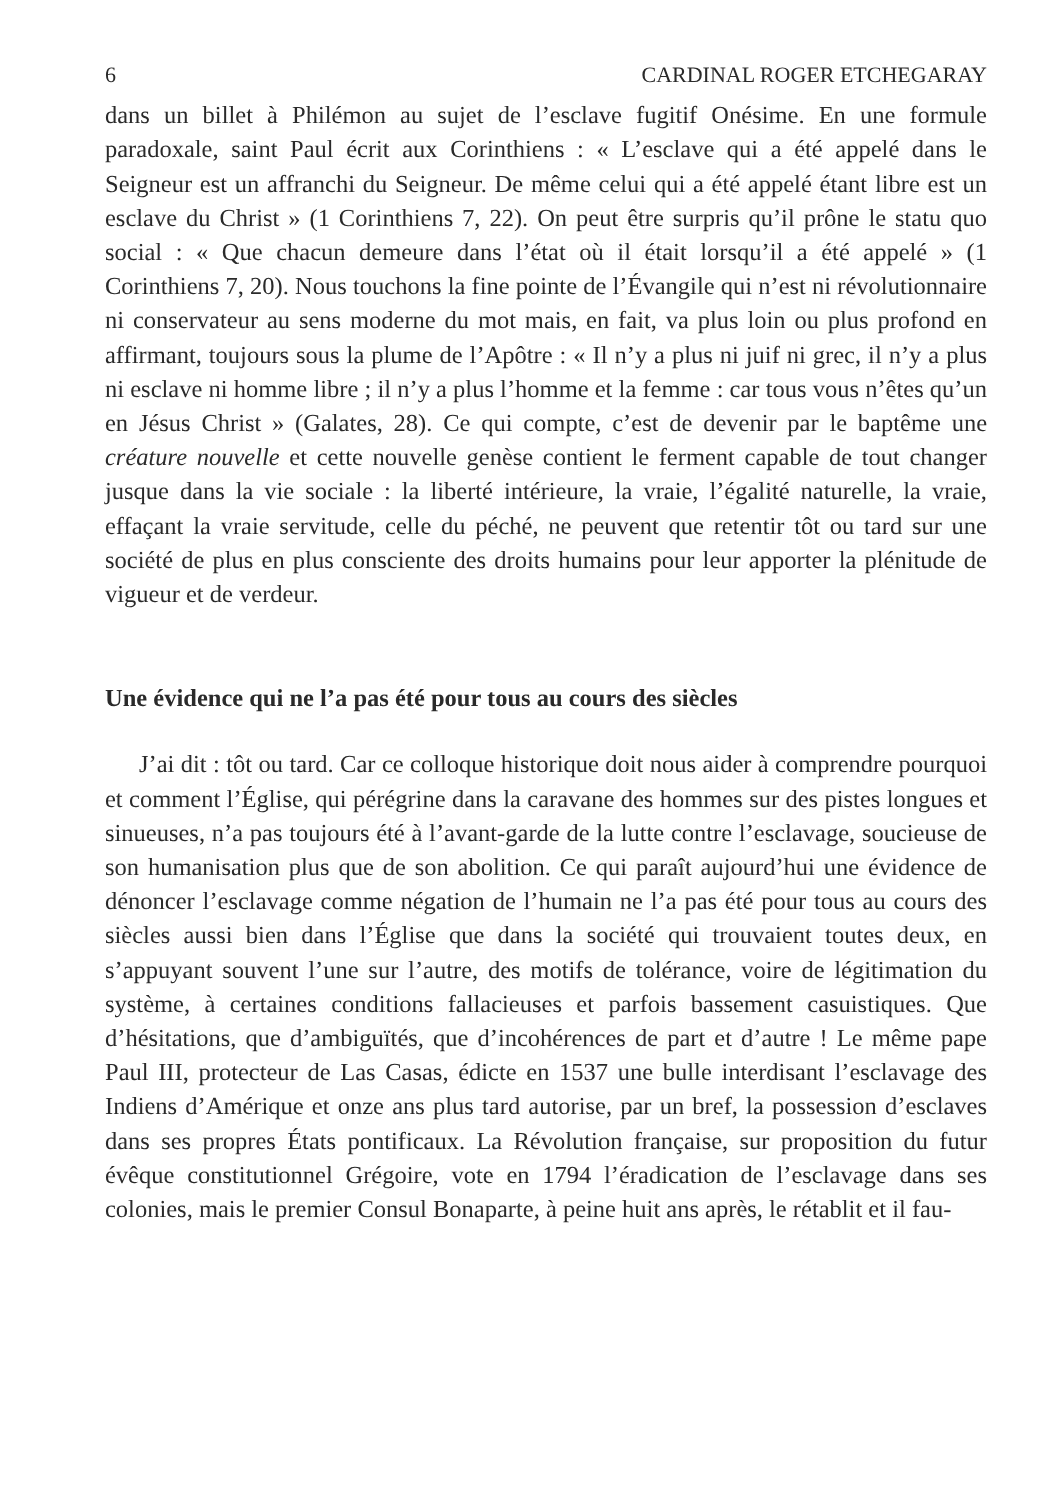6 CARDINAL ROGER ETCHEGARAY
dans un billet à Philémon au sujet de l’esclave fugitif Onésime. En une formule paradoxale, saint Paul écrit aux Corinthiens : « L’esclave qui a été appelé dans le Seigneur est un affranchi du Seigneur. De même celui qui a été appelé étant libre est un esclave du Christ » (1 Corinthiens 7, 22). On peut être surpris qu’il prône le statu quo social : « Que chacun demeure dans l’état où il était lorsqu’il a été appelé » (1 Corinthiens 7, 20). Nous touchons la fine pointe de l’Évangile qui n’est ni révolutionnaire ni conservateur au sens moderne du mot mais, en fait, va plus loin ou plus profond en affirmant, toujours sous la plume de l’Apôtre : « Il n’y a plus ni juif ni grec, il n’y a plus ni esclave ni homme libre ; il n’y a plus l’homme et la femme : car tous vous n’êtes qu’un en Jésus Christ » (Galates, 28). Ce qui compte, c’est de devenir par le baptême une créature nouvelle et cette nouvelle genèse contient le ferment capable de tout changer jusque dans la vie sociale : la liberté intérieure, la vraie, l’égalité naturelle, la vraie, effaçant la vraie servitude, celle du péché, ne peuvent que retentir tôt ou tard sur une société de plus en plus consciente des droits humains pour leur apporter la plénitude de vigueur et de verdeur.
Une évidence qui ne l’a pas été pour tous au cours des siècles
J’ai dit : tôt ou tard. Car ce colloque historique doit nous aider à comprendre pourquoi et comment l’Église, qui pérégrine dans la caravane des hommes sur des pistes longues et sinueuses, n’a pas toujours été à l’avant-garde de la lutte contre l’esclavage, soucieuse de son humanisation plus que de son abolition. Ce qui paraît aujourd’hui une évidence de dénoncer l’esclavage comme négation de l’humain ne l’a pas été pour tous au cours des siècles aussi bien dans l’Église que dans la société qui trouvaient toutes deux, en s’appuyant souvent l’une sur l’autre, des motifs de tolérance, voire de légitimation du système, à certaines conditions fallacieuses et parfois bassement casuistiques. Que d’hésitations, que d’ambiguïtés, que d’incohérences de part et d’autre ! Le même pape Paul III, protecteur de Las Casas, édicte en 1537 une bulle interdisant l’esclavage des Indiens d’Amérique et onze ans plus tard autorise, par un bref, la possession d’esclaves dans ses propres États pontificaux. La Révolution française, sur proposition du futur évêque constitutionnel Grégoire, vote en 1794 l’éradication de l’esclavage dans ses colonies, mais le premier Consul Bonaparte, à peine huit ans après, le rétablit et il fau-